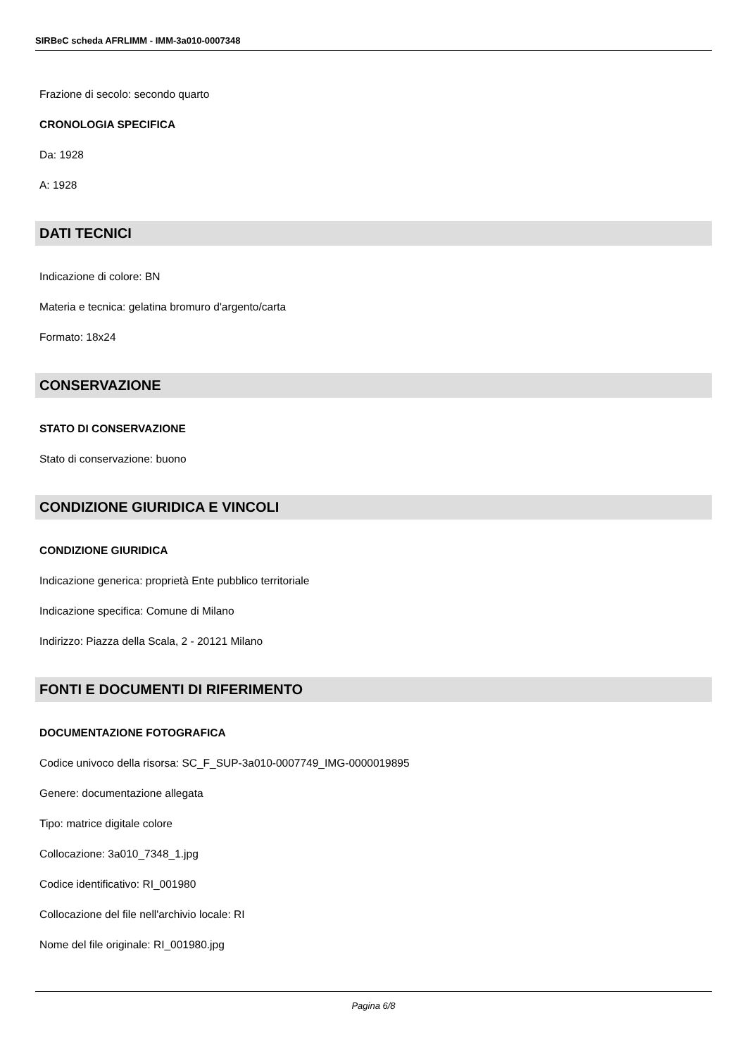SIRBeC scheda AFRLIMM - IMM-3a010-0007348
Frazione di secolo: secondo quarto
CRONOLOGIA SPECIFICA
Da: 1928
A: 1928
DATI TECNICI
Indicazione di colore: BN
Materia e tecnica: gelatina bromuro d'argento/carta
Formato: 18x24
CONSERVAZIONE
STATO DI CONSERVAZIONE
Stato di conservazione: buono
CONDIZIONE GIURIDICA E VINCOLI
CONDIZIONE GIURIDICA
Indicazione generica: proprietà Ente pubblico territoriale
Indicazione specifica: Comune di Milano
Indirizzo: Piazza della Scala, 2 - 20121 Milano
FONTI E DOCUMENTI DI RIFERIMENTO
DOCUMENTAZIONE FOTOGRAFICA
Codice univoco della risorsa: SC_F_SUP-3a010-0007749_IMG-0000019895
Genere: documentazione allegata
Tipo: matrice digitale colore
Collocazione: 3a010_7348_1.jpg
Codice identificativo: RI_001980
Collocazione del file nell'archivio locale: RI
Nome del file originale: RI_001980.jpg
Pagina 6/8